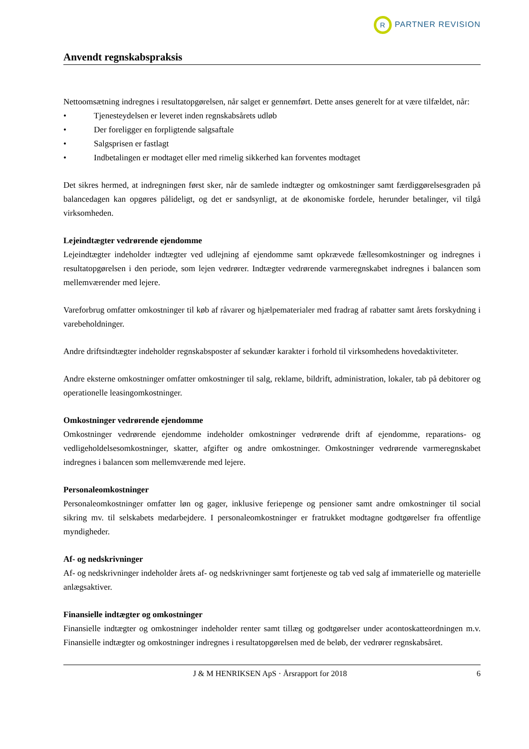R PARTNER REVISION
Anvendt regnskabspraksis
Nettoomsætning indregnes i resultatopgørelsen, når salget er gennemført. Dette anses generelt for at være tilfældet, når:
• Tjenesteydelsen er leveret inden regnskabsårets udløb
• Der foreligger en forpligtende salgsaftale
• Salgsprisen er fastlagt
• Indbetalingen er modtaget eller med rimelig sikkerhed kan forventes modtaget
Det sikres hermed, at indregningen først sker, når de samlede indtægter og omkostninger samt færdiggørelsesgraden på balancedagen kan opgøres pålideligt, og det er sandsynligt, at de økonomiske fordele, herunder betalinger, vil tilgå virksomheden.
Lejeindtægter vedrørende ejendomme
Lejeindtægter indeholder indtægter ved udlejning af ejendomme samt opkrævede fællesomkostninger og indregnes i resultatopgørelsen i den periode, som lejen vedrører. Indtægter vedrørende varmeregnskabet indregnes i balancen som mellemværender med lejere.
Vareforbrug omfatter omkostninger til køb af råvarer og hjælpematerialer med fradrag af rabatter samt årets forskydning i varebeholdninger.
Andre driftsindtægter indeholder regnskabsposter af sekundær karakter i forhold til virksomhedens hovedaktiviteter.
Andre eksterne omkostninger omfatter omkostninger til salg, reklame, bildrift, administration, lokaler, tab på debitorer og operationelle leasingomkostninger.
Omkostninger vedrørende ejendomme
Omkostninger vedrørende ejendomme indeholder omkostninger vedrørende drift af ejendomme, reparations- og vedligeholdelsesomkostninger, skatter, afgifter og andre omkostninger. Omkostninger vedrørende varmeregnskabet indregnes i balancen som mellemværende med lejere.
Personaleomkostninger
Personaleomkostninger omfatter løn og gager, inklusive feriepenge og pensioner samt andre omkostninger til social sikring mv. til selskabets medarbejdere. I personaleomkostninger er fratrukket modtagne godtgørelser fra offentlige myndigheder.
Af- og nedskrivninger
Af- og nedskrivninger indeholder årets af- og nedskrivninger samt fortjeneste og tab ved salg af immaterielle og materielle anlægsaktiver.
Finansielle indtægter og omkostninger
Finansielle indtægter og omkostninger indeholder renter samt tillæg og godtgørelser under acontoskatteordningen m.v. Finansielle indtægter og omkostninger indregnes i resultatopgørelsen med de beløb, der vedrører regnskabsåret.
J & M HENRIKSEN ApS · Årsrapport for 2018 6